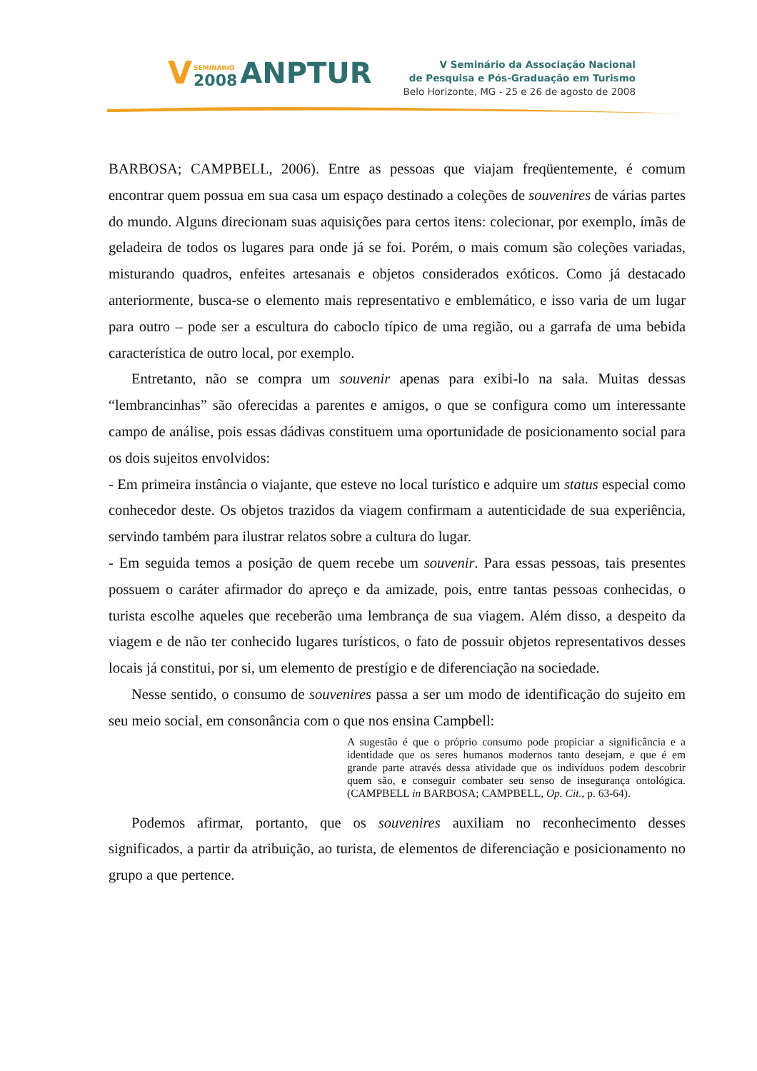V SEMINÁRIO
2008 ANPTUR
V Seminário da Associação Nacional
de Pesquisa e Pós-Graduação em Turismo
Belo Horizonte, MG - 25 e 26 de agosto de 2008
BARBOSA; CAMPBELL, 2006). Entre as pessoas que viajam freqüentemente, é comum encontrar quem possua em sua casa um espaço destinado a coleções de souvenires de várias partes do mundo. Alguns direcionam suas aquisições para certos itens: colecionar, por exemplo, ímãs de geladeira de todos os lugares para onde já se foi. Porém, o mais comum são coleções variadas, misturando quadros, enfeites artesanais e objetos considerados exóticos. Como já destacado anteriormente, busca-se o elemento mais representativo e emblemático, e isso varia de um lugar para outro – pode ser a escultura do caboclo típico de uma região, ou a garrafa de uma bebida característica de outro local, por exemplo.
Entretanto, não se compra um souvenir apenas para exibi-lo na sala. Muitas dessas “lembrancinhas” são oferecidas a parentes e amigos, o que se configura como um interessante campo de análise, pois essas dádivas constituem uma oportunidade de posicionamento social para os dois sujeitos envolvidos:
- Em primeira instância o viajante, que esteve no local turístico e adquire um status especial como conhecedor deste. Os objetos trazidos da viagem confirmam a autenticidade de sua experiência, servindo também para ilustrar relatos sobre a cultura do lugar.
- Em seguida temos a posição de quem recebe um souvenir. Para essas pessoas, tais presentes possuem o caráter afirmador do apreço e da amizade, pois, entre tantas pessoas conhecidas, o turista escolhe aqueles que receberão uma lembrança de sua viagem. Além disso, a despeito da viagem e de não ter conhecido lugares turísticos, o fato de possuir objetos representativos desses locais já constitui, por si, um elemento de prestígio e de diferenciação na sociedade.
Nesse sentido, o consumo de souvenires passa a ser um modo de identificação do sujeito em seu meio social, em consonância com o que nos ensina Campbell:
A sugestão é que o próprio consumo pode propiciar a significância e a identidade que os seres humanos modernos tanto desejam, e que é em grande parte através dessa atividade que os indivíduos podem descobrir quem são, e conseguir combater seu senso de insegurança ontológica. (CAMPBELL in BARBOSA; CAMPBELL, Op. Cit., p. 63-64).
Podemos afirmar, portanto, que os souvenires auxiliam no reconhecimento desses significados, a partir da atribuição, ao turista, de elementos de diferenciação e posicionamento no grupo a que pertence.